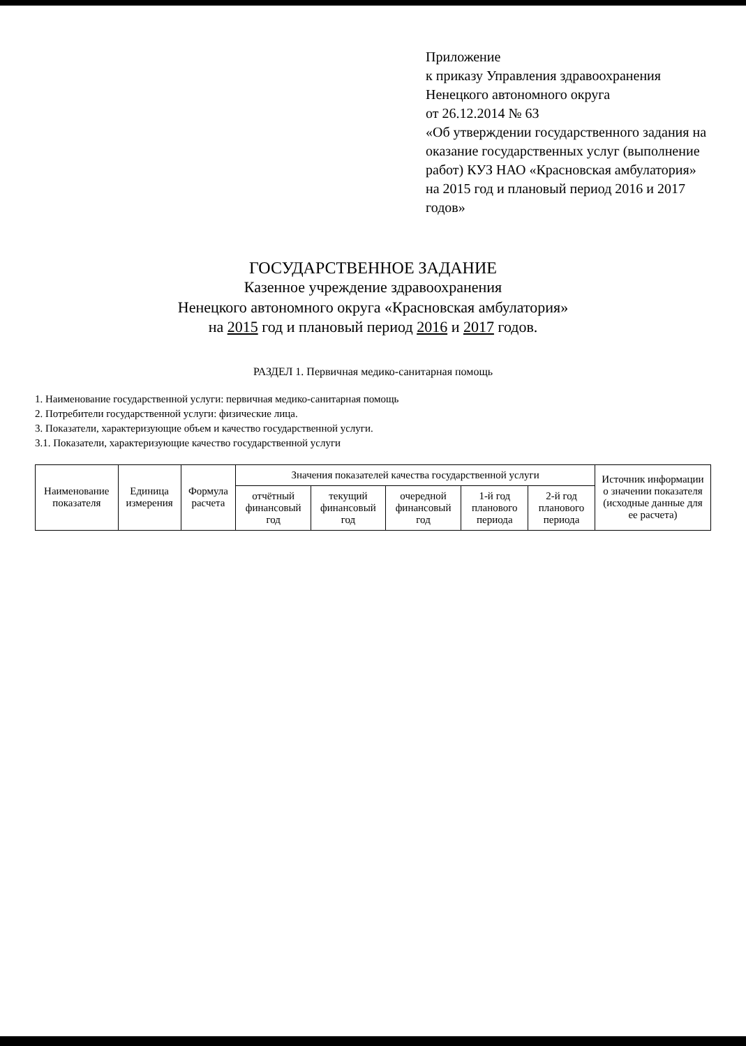Приложение
к приказу Управления здравоохранения
Ненецкого автономного округа
от 26.12.2014 № 63
«Об утверждении государственного задания на оказание государственных услуг (выполнение работ) КУЗ НАО «Красновская амбулатория» на 2015 год и плановый период 2016 и 2017 годов»
ГОСУДАРСТВЕННОЕ ЗАДАНИЕ
Казенное учреждение здравоохранения
Ненецкого автономного округа «Красновская амбулатория»
на 2015 год и плановый период 2016 и 2017 годов.
РАЗДЕЛ 1. Первичная медико-санитарная помощь
1. Наименование государственной услуги: первичная медико-санитарная помощь
2. Потребители государственной услуги: физические лица.
3. Показатели, характеризующие объем и качество государственной услуги.
3.1. Показатели, характеризующие качество государственной услуги
| Наименование показателя | Единица измерения | Формула расчета | Значения показателей качества государственной услуги | | | | | Источник информации о значении показателя (исходные данные для ее расчета) |
| --- | --- | --- | --- | --- | --- | --- | --- | --- |
| | | | отчётный финансовый год | текущий финансовый год | очередной финансовый год | 1-й год планового периода | 2-й год планового периода | |